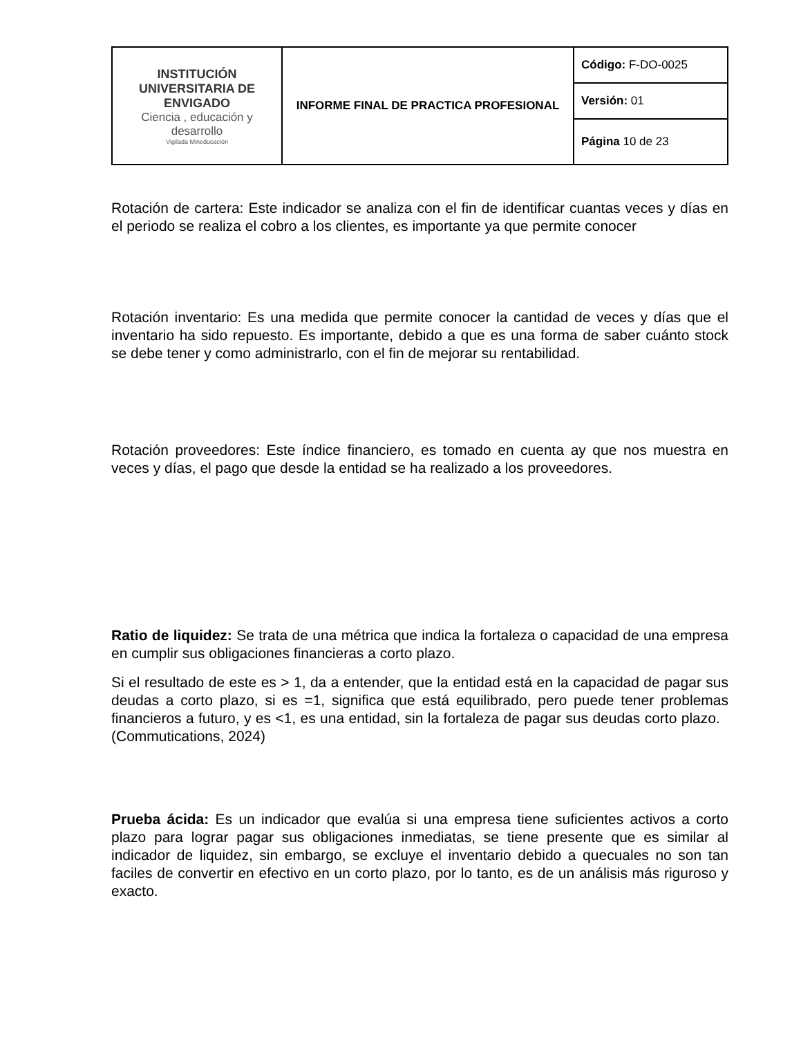| INSTITUCIÓN UNIVERSITARIA DE ENVIGADO Ciencia , educación y desarrollo Vigilada Mineducación | INFORME FINAL DE PRACTICA PROFESIONAL | Código: F-DO-0025 |
| | | Versión: 01 |
| | | Página 10 de 23 |
Rotación de cartera: Este indicador se analiza con el fin de identificar cuantas veces y días en el periodo se realiza el cobro a los clientes, es importante ya que permite conocer
Rotación inventario: Es una medida que permite conocer la cantidad de veces y días que el inventario ha sido repuesto. Es importante, debido a que es una forma de saber cuánto stock se debe tener y como administrarlo, con el fin de mejorar su rentabilidad.
Rotación proveedores: Este índice financiero, es tomado en cuenta ay que nos muestra en veces y días, el pago que desde la entidad se ha realizado a los proveedores.
Ratio de liquidez: Se trata de una métrica que indica la fortaleza o capacidad de una empresa en cumplir sus obligaciones financieras a corto plazo.
Si el resultado de este es > 1, da a entender, que la entidad está en la capacidad de pagar sus deudas a corto plazo, si es =1, significa que está equilibrado, pero puede tener problemas financieros a futuro, y es <1, es una entidad, sin la fortaleza de pagar sus deudas corto plazo. (Commutications, 2024)
Prueba ácida: Es un indicador que evalúa si una empresa tiene suficientes activos a corto plazo para lograr pagar sus obligaciones inmediatas, se tiene presente que es similar al indicador de liquidez, sin embargo, se excluye el inventario debido a quecuales no son tan faciles de convertir en efectivo en un corto plazo, por lo tanto, es de un análisis más riguroso y exacto.